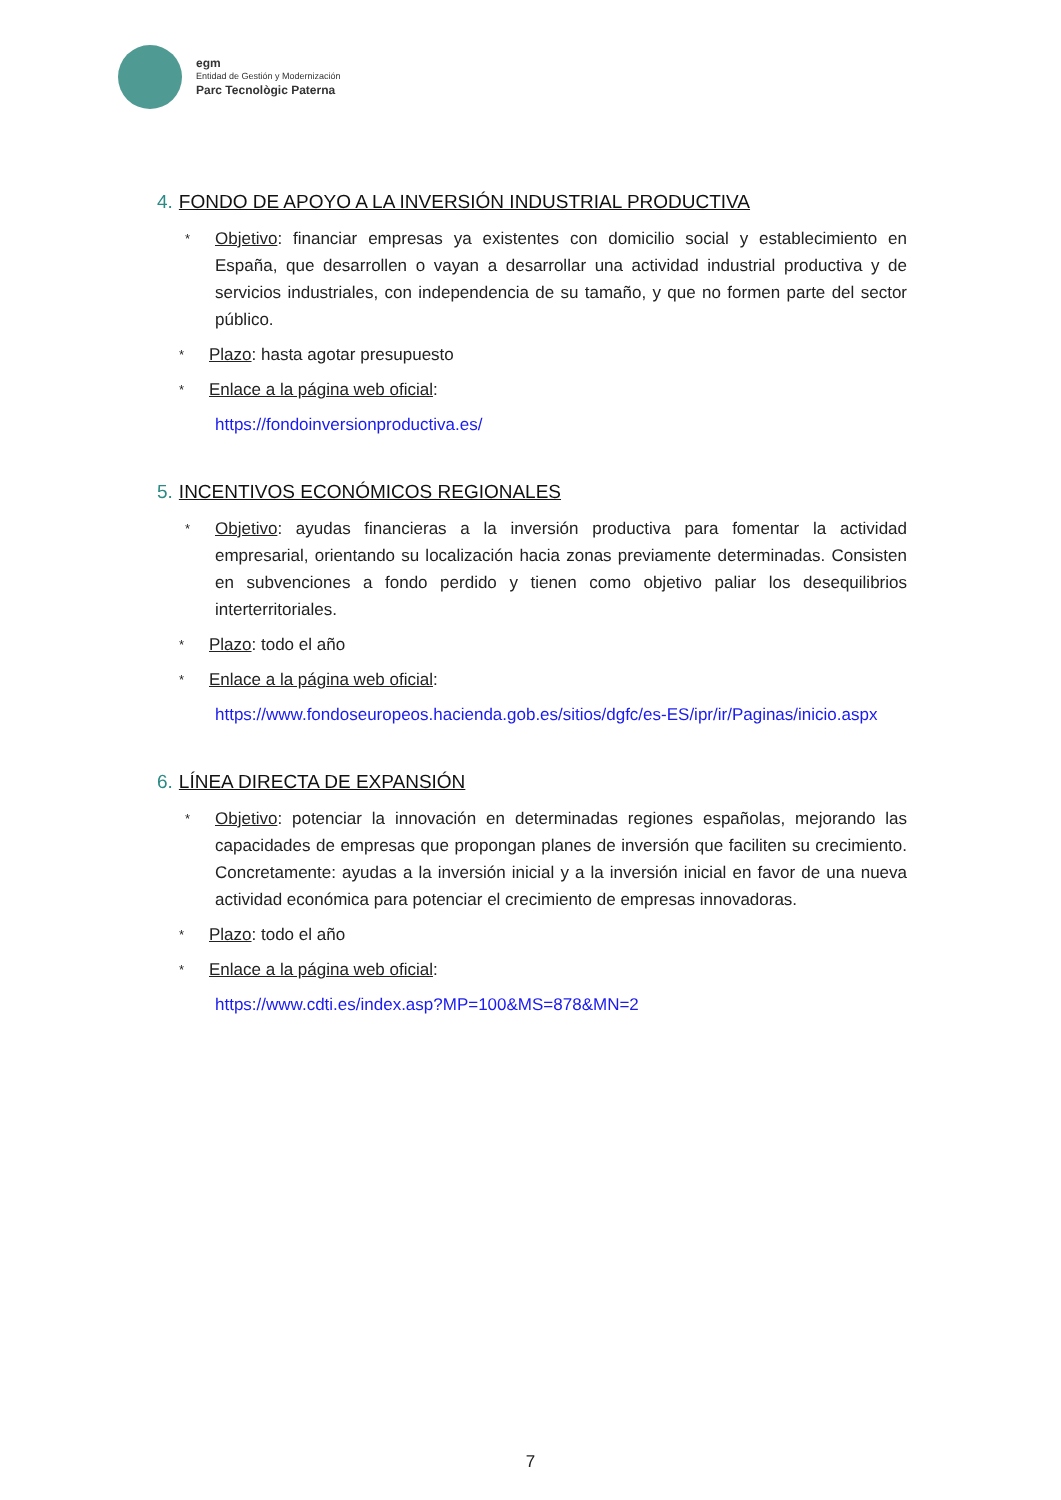egm
Entidad de Gestión y Modernización
Parc Tecnològic Paterna
4. FONDO DE APOYO A LA INVERSIÓN INDUSTRIAL PRODUCTIVA
* Objetivo: financiar empresas ya existentes con domicilio social y establecimiento en España, que desarrollen o vayan a desarrollar una actividad industrial productiva y de servicios industriales, con independencia de su tamaño, y que no formen parte del sector público.
* Plazo: hasta agotar presupuesto
* Enlace a la página web oficial:
https://fondoinversionproductiva.es/
5. INCENTIVOS ECONÓMICOS REGIONALES
* Objetivo: ayudas financieras a la inversión productiva para fomentar la actividad empresarial, orientando su localización hacia zonas previamente determinadas. Consisten en subvenciones a fondo perdido y tienen como objetivo paliar los desequilibrios interterritoriales.
* Plazo: todo el año
* Enlace a la página web oficial:
https://www.fondoseuropeos.hacienda.gob.es/sitios/dgfc/es-ES/ipr/ir/Paginas/inicio.aspx
6. LÍNEA DIRECTA DE EXPANSIÓN
* Objetivo: potenciar la innovación en determinadas regiones españolas, mejorando las capacidades de empresas que propongan planes de inversión que faciliten su crecimiento. Concretamente: ayudas a la inversión inicial y a la inversión inicial en favor de una nueva actividad económica para potenciar el crecimiento de empresas innovadoras.
* Plazo: todo el año
* Enlace a la página web oficial:
https://www.cdti.es/index.asp?MP=100&MS=878&MN=2
7